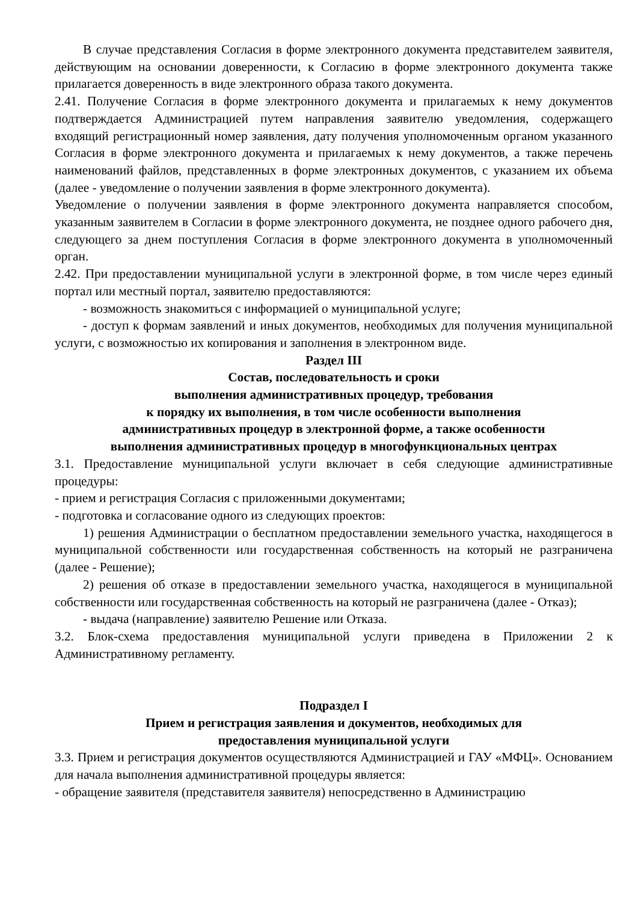В случае представления Согласия в форме электронного документа представителем заявителя, действующим на основании доверенности, к Согласию в форме электронного документа также прилагается доверенность в виде электронного образа такого документа.
2.41. Получение Согласия в форме электронного документа и прилагаемых к нему документов подтверждается Администрацией путем направления заявителю уведомления, содержащего входящий регистрационный номер заявления, дату получения уполномоченным органом указанного Согласия в форме электронного документа и прилагаемых к нему документов, а также перечень наименований файлов, представленных в форме электронных документов, с указанием их объема (далее - уведомление о получении заявления в форме электронного документа).
Уведомление о получении заявления в форме электронного документа направляется способом, указанным заявителем в Согласии в форме электронного документа, не позднее одного рабочего дня, следующего за днем поступления Согласия в форме электронного документа в уполномоченный орган.
2.42. При предоставлении муниципальной услуги в электронной форме, в том числе через единый портал или местный портал, заявителю предоставляются:
- возможность знакомиться с информацией о муниципальной услуге;
- доступ к формам заявлений и иных документов, необходимых для получения муниципальной услуги, с возможностью их копирования и заполнения в электронном виде.
Раздел III
Состав, последовательность и сроки
выполнения административных процедур, требования
к порядку их выполнения, в том числе особенности выполнения
административных процедур в электронной форме, а также особенности
выполнения административных процедур в многофункциональных центрах
3.1. Предоставление муниципальной услуги включает в себя следующие административные процедуры:
- прием и регистрация Согласия с приложенными документами;
- подготовка и согласование одного из следующих проектов:
1) решения Администрации о бесплатном предоставлении земельного участка, находящегося в муниципальной собственности или государственная собственность на который не разграничена (далее - Решение);
2) решения об отказе в предоставлении земельного участка, находящегося в муниципальной собственности или государственная собственность на который не разграничена (далее - Отказ);
- выдача (направление) заявителю Решение или Отказа.
3.2. Блок-схема предоставления муниципальной услуги приведена в Приложении 2 к Административному регламенту.
Подраздел I
Прием и регистрация заявления и документов, необходимых для
предоставления муниципальной услуги
3.3. Прием и регистрация документов осуществляются Администрацией и ГАУ «МФЦ». Основанием для начала выполнения административной процедуры является:
- обращение заявителя (представителя заявителя) непосредственно в Администрацию